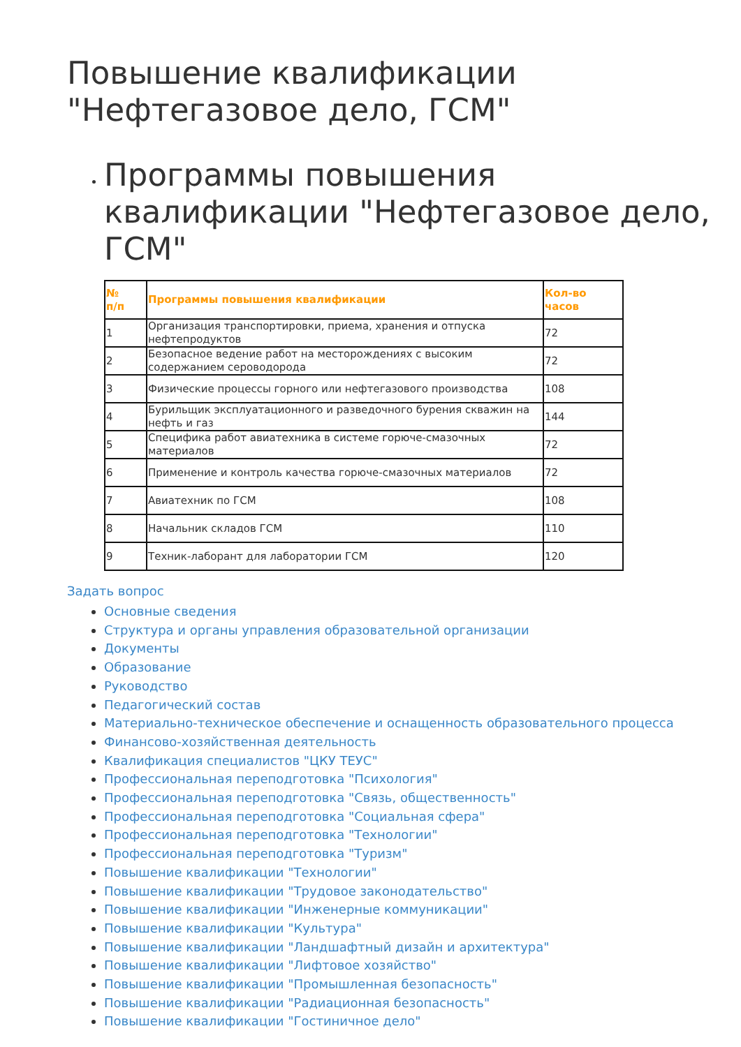Повышение квалификации
"Нефтегазовое дело, ГСМ"
Программы повышения квалификации "Нефтегазовое дело, ГСМ"
| № п/п | Программы повышения квалификации | Кол-во часов |
| --- | --- | --- |
| 1 | Организация транспортировки, приема, хранения и отпуска нефтепродуктов | 72 |
| 2 | Безопасное ведение работ на месторождениях с высоким содержанием сероводорода | 72 |
| 3 | Физические процессы горного или нефтегазового производства | 108 |
| 4 | Бурильщик эксплуатационного и разведочного бурения скважин на нефть и газ | 144 |
| 5 | Специфика работ авиатехника в системе горюче-смазочных материалов | 72 |
| 6 | Применение и контроль качества горюче-смазочных материалов | 72 |
| 7 | Авиатехник по ГСМ | 108 |
| 8 | Начальник складов ГСМ | 110 |
| 9 | Техник-лаборант для лаборатории ГСМ | 120 |
Задать вопрос
Основные сведения
Структура и органы управления образовательной организации
Документы
Образование
Руководство
Педагогический состав
Материально-техническое обеспечение и оснащенность образовательного процесса
Финансово-хозяйственная деятельность
Квалификация специалистов "ЦКУ ТЕУС"
Профессиональная переподготовка "Психология"
Профессиональная переподготовка "Связь, общественность"
Профессиональная переподготовка "Социальная сфера"
Профессиональная переподготовка "Технологии"
Профессиональная переподготовка "Туризм"
Повышение квалификации "Технологии"
Повышение квалификации "Трудовое законодательство"
Повышение квалификации "Инженерные коммуникации"
Повышение квалификации "Культура"
Повышение квалификации "Ландшафтный дизайн и архитектура"
Повышение квалификации "Лифтовое хозяйство"
Повышение квалификации "Промышленная безопасность"
Повышение квалификации "Радиационная безопасность"
Повышение квалификации "Гостиничное дело"